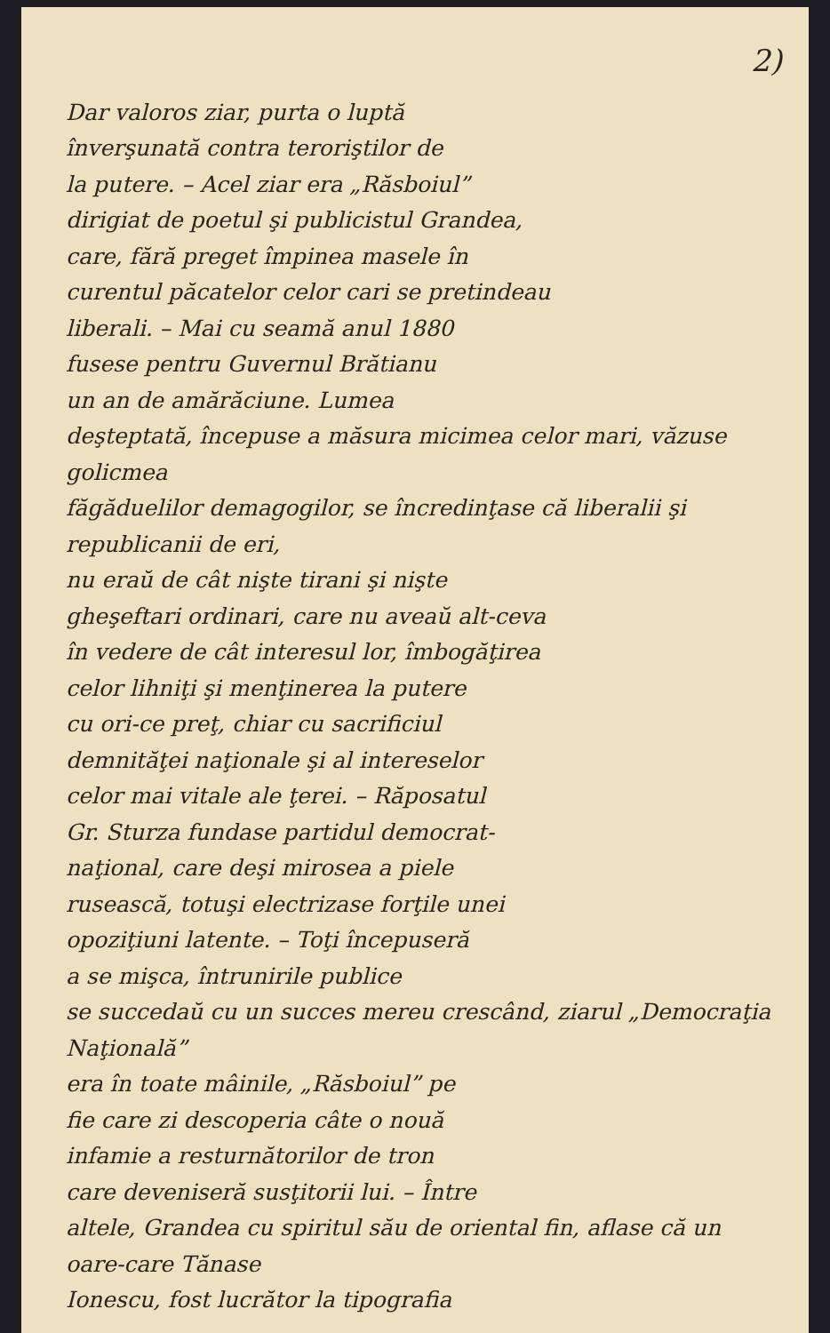2)
Dar valoros ziar, purta o luptă
înverşunată contra teroriştilor de
la putere. – Acel ziar era „Răsboiul”
dirigiat de poetul şi publicistul Grandea,
care, fără preget împinea masele în
curentul păcatelor celor cari se pretindeau
liberali. – Mai cu seamă anul 1880
fusese pentru Guvernul Brătianu
un an de amărăciune. Lumea
deşteptată, începuse a măsura micimea celor mari, văzuse golicmea
făgăduelilor demagogilor, se încredinţase că liberalii şi republicanii de eri,
nu eraŭ de cât nişte tirani şi nişte
gheşeftari ordinari, care nu aveaŭ alt-ceva
în vedere de cât interesul lor, îmbogăţirea
celor lihniţi şi menţinerea la putere
cu ori-ce preţ, chiar cu sacrificiul
demnităţei naţionale şi al intereselor
celor mai vitale ale ţerei. – Răposatul
Gr. Sturza fundase partidul democrat-
naţional, care deşi mirosea a piele
rusească, totuşi electrizase forţile unei
opoziţiuni latente. – Toţi începuseră
a se mişca, întrunirile publice
se succedaŭ cu un succes mereu crescând, ziarul „Democraţia Naţională”
era în toate mâinile, „Răsboiul” pe
fie care zi descoperia câte o nouă
infamie a resturnătorilor de tron
care deveniseră susţitorii lui. – Între
altele, Grandea cu spiritul său de oriental fin, aflase că un oare-care Tănase
Ionescu, fost lucrător la tipografia